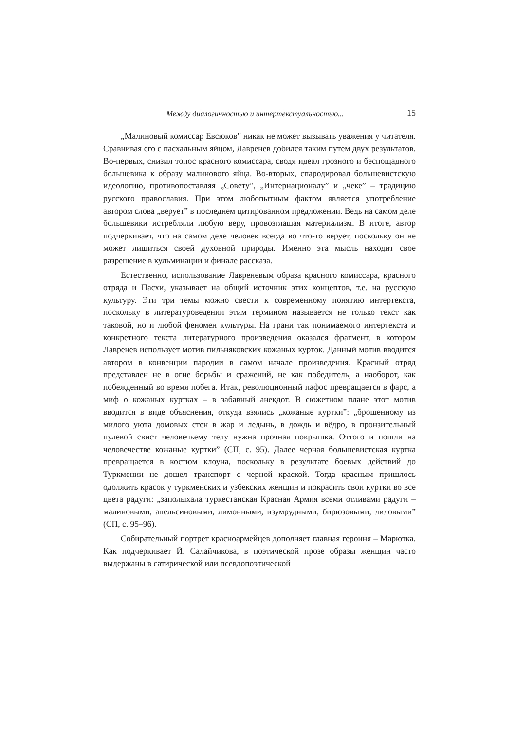Между диалогичностью и интертекстуальностью... 15
„Малиновый комиссар Евсюков” никак не может вызывать уважения у читателя. Сравнивая его с пасхальным яйцом, Лавренев добился таким путем двух результатов. Во-первых, снизил топос красного комиссара, сводя идеал грозного и беспощадного большевика к образу малинового яйца. Во-вторых, спародировал большевистскую идеологию, противопоставляя „Совету”, „Интернационалу” и „чеке” – традицию русского православия. При этом любопытным фактом является употребление автором слова „верует” в последнем цитированном предложении. Ведь на самом деле большевики истребляли любую веру, провозглашая материализм. В итоге, автор подчеркивает, что на самом деле человек всегда во что-то верует, поскольку он не может лишиться своей духовной природы. Именно эта мысль находит свое разрешение в кульминации и финале рассказа.
Естественно, использование Лавреневым образа красного комиссара, красного отряда и Пасхи, указывает на общий источник этих концептов, т.е. на русскую культуру. Эти три темы можно свести к современному понятию интертекста, поскольку в литературоведении этим термином называется не только текст как таковой, но и любой феномен культуры. На грани так понимаемого интертекста и конкретного текста литературного произведения оказался фрагмент, в котором Лавренев использует мотив пильняковских кожаных курток. Данный мотив вводится автором в конвенции пародии в самом начале произведения. Красный отряд представлен не в огне борьбы и сражений, не как победитель, а наоборот, как побежденный во время побега. Итак, революционный пафос превращается в фарс, а миф о кожаных куртках – в забавный анекдот. В сюжетном плане этот мотив вводится в виде объяснения, откуда взялись „кожаные куртки”: „брошенному из милого уюта домовых стен в жар и ледынь, в дождь и вёдро, в пронзительный пулевой свист человечьему телу нужна прочная покрышка. Оттого и пошли на человечестве кожаные куртки” (СП, с. 95). Далее черная большевистская куртка превращается в костюм клоуна, поскольку в результате боевых действий до Туркмении не дошел транспорт с черной краской. Тогда красным пришлось одолжить красок у туркменских и узбекских женщин и покрасить свои куртки во все цвета радуги: „заполыхала туркестанская Красная Армия всеми отливами радуги – малиновыми, апельсиновыми, лимонными, изумрудными, бирюзовыми, лиловыми” (СП, с. 95–96).
Собирательный портрет красноармейцев дополняет главная героиня – Марютка. Как подчеркивает Й. Салайчикова, в поэтической прозе образы женщин часто выдержаны в сатирической или псевдопоэтической